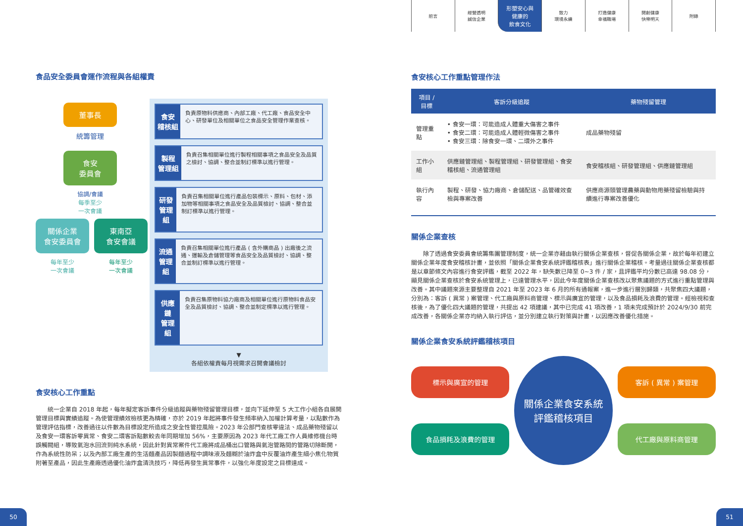食品安全委員會運作流程與各組權責
董事長
統籌管理
食安
委員會
協調/會議
每季至少
一次會議
關係企業
食安委員會
每年至少
一次會議
東南亞
食安會議
每年至少
一次會議
食安
稽核組 負責原物料供應商、內部工廠、代工廠、食品安全中心、研發單位及相關單位之食品安全管理作業查核。
製程
管理組 負責召集相關單位進行製程相關事項之食品安全及品質之檢討、協調、整合並制訂標準以進行管理。
研發
管理組 負責召集相關單位進行產品包裝標示、原料、包材、添加物等相關事項之食品安全及品質檢討、協調、整合並制訂標準以進行管理。
流通
管理組 負責召集相關單位進行產品 ( 含外購商品 ) 出廠後之流通、運輸及倉儲管理等食品安全及品質檢討、協調、整合並制訂標準以進行管理。
供應鏈
管理組 負責召集原物料協力廠商及相關單位進行原物料食品安全及品質檢討、協調、整合並制定標準以進行管理。
▼
各組依權責每月視需求召開會議檢討
食安核心工作重點
統一企業自 2018 年起，每年擬定客訴事件分級追蹤與藥物殘留管理目標，並向下延伸至 5 大工作小組各自展開管理目標與實績追蹤。為使管理績效檢核更為精確，亦於 2019 年起將事件發生頻率納入加權計算考量，以點數作為管理評估指標，改善過往以件數為目標設定所造成之安全性管控風險。2023 年公部門查核零違法、成品藥物殘留以及食安一環客訴零異常、食安二環客訴點數較去年同期增加 56%，主要原因為 2023 年代工廠工作人員維修機台時誤觸閥組，導致氣泡水回流到純水系統，因此針對異常案件代工廠將成品桶出口管路與氣泡管路間的管路切除斷開，作為系統性防呆；以及內部工廠生產的生活麵產品因製麵過程中調味液及麵糊於油炸盒中反覆油炸產生細小焦化物質附著至產品，因此生產廠透過優化油炸盒清洗技巧，降低再發生異常事件，以強化年度設定之目標達成。
50
前言 經營透明
誠信企業
形塑安心與
健康的
飲食文化
致力
環境永續
打造健康
幸福職場
開創健康
快樂明天
附錄
食安核心工作重點管理作法
| 項目 / 目標 | 客訴分級追蹤 | 藥物殘留管理 |
| --- | --- | --- |
| 管理重點 | • 食安一環：可能造成人體重大傷害之事件 • 食安二環：可能造成人體輕微傷害之事件 • 食安三環：除食安一環、二環外之事件 | 成品藥物殘留 |
| 工作小組 | 供應鏈管理組、製程管理組、研發管理組、食安稽核組、流通管理組 | 食安稽核組、研發管理組、供應鏈管理組 |
| 執行內容 | 製程、研發、協力廠商、倉儲配送、品管確效查檢與專案改善 | 供應商源頭管理農藥與動物用藥殘留檢驗與持續進行專案改善優化 |
關係企業查核
除了透過食安委員會統籌集團管理制度，統一企業亦藉由執行關係企業查核，督促各關係企業，故於每年初建立關係企業年度食安稽核計畫，並依照「關係企業食安系統評鑑稽核表」進行關係企業稽核。考量過往關係企業查核都是以章節條文內容進行食安評鑑，截至 2022 年，缺失數已降至 0~3 件 / 家，且評鑑平均分數已高達 98.08 分，顯見關係企業查核於食安系統管理上，已達管理水平，因此今年度關係企業查核改以聚焦議題的方式進行重點管理與改善。其中議題來源主要整理自 2021 年至 2023 年 6 月的所有通報案，進一步進行層別歸類，共聚焦四大議題，分別為：客訴 ( 異常 ) 案管理、代工廠與原料商管理、標示與廣宣的管理，以及食品損耗及浪費的管理。經檢視和查核後，為了優化四大議題的管理，共提出 42 項建議，其中已完成 41 項改善，1 項未完成預計於 2024/9/30 前完成改善，各關係企業亦均納入執行評估，並分別建立執行對策與計畫，以因應改善優化措施。
關係企業食安系統評鑑稽核項目
標示與廣宣的管理
關係企業食安系統
評鑑稽核項目
客訴 ( 異常 ) 案管理
食品損耗及浪費的管理
代工廠與原料商管理
51